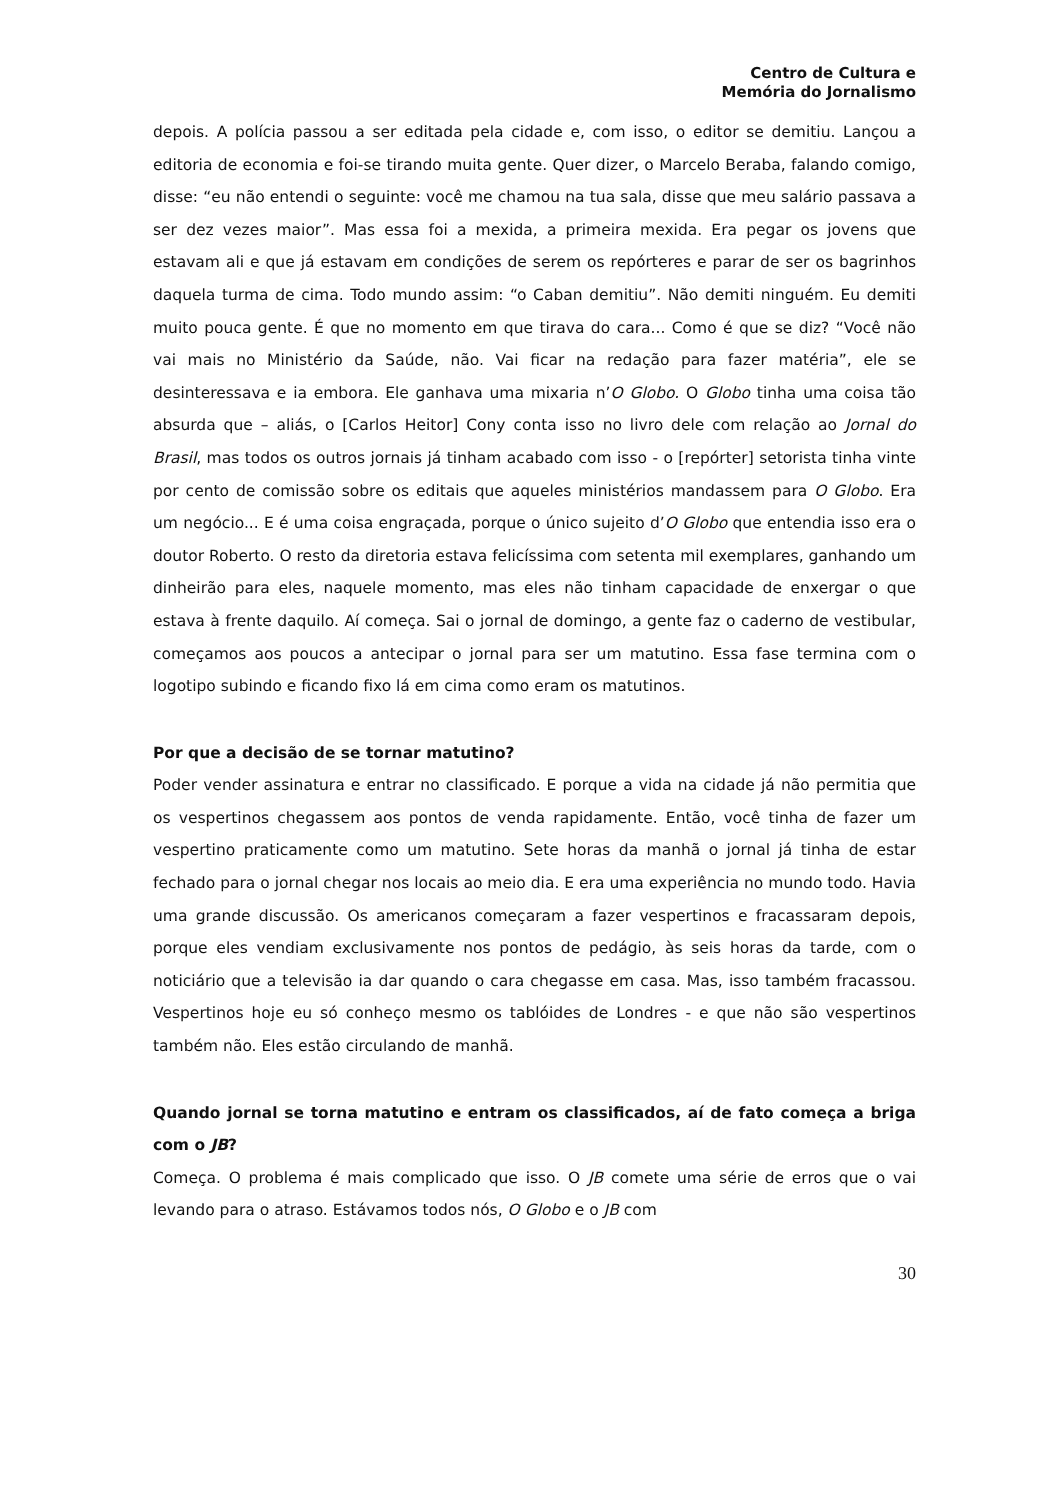Centro de Cultura e
Memória do Jornalismo
depois. A polícia passou a ser editada pela cidade e, com isso, o editor se demitiu. Lançou a editoria de economia e foi-se tirando muita gente. Quer dizer, o Marcelo Beraba, falando comigo, disse: “eu não entendi o seguinte: você me chamou na tua sala, disse que meu salário passava a ser dez vezes maior”. Mas essa foi a mexida, a primeira mexida. Era pegar os jovens que estavam ali e que já estavam em condições de serem os repórteres e parar de ser os bagrinhos daquela turma de cima. Todo mundo assim: “o Caban demitiu”. Não demiti ninguém. Eu demiti muito pouca gente. É que no momento em que tirava do cara... Como é que se diz? “Você não vai mais no Ministério da Saúde, não. Vai ficar na redação para fazer matéria”, ele se desinteressava e ia embora. Ele ganhava uma mixaria n’O Globo. O Globo tinha uma coisa tão absurda que – aliás, o [Carlos Heitor] Cony conta isso no livro dele com relação ao Jornal do Brasil, mas todos os outros jornais já tinham acabado com isso - o [repórter] setorista tinha vinte por cento de comissão sobre os editais que aqueles ministérios mandassem para O Globo. Era um negócio... E é uma coisa engraçada, porque o único sujeito d’O Globo que entendia isso era o doutor Roberto. O resto da diretoria estava felicíssima com setenta mil exemplares, ganhando um dinheirão para eles, naquele momento, mas eles não tinham capacidade de enxergar o que estava à frente daquilo. Aí começa. Sai o jornal de domingo, a gente faz o caderno de vestibular, começamos aos poucos a antecipar o jornal para ser um matutino. Essa fase termina com o logotipo subindo e ficando fixo lá em cima como eram os matutinos.
Por que a decisão de se tornar matutino?
Poder vender assinatura e entrar no classificado. E porque a vida na cidade já não permitia que os vespertinos chegassem aos pontos de venda rapidamente. Então, você tinha de fazer um vespertino praticamente como um matutino. Sete horas da manhã o jornal já tinha de estar fechado para o jornal chegar nos locais ao meio dia. E era uma experiência no mundo todo. Havia uma grande discussão. Os americanos começaram a fazer vespertinos e fracassaram depois, porque eles vendiam exclusivamente nos pontos de pedágio, às seis horas da tarde, com o noticiário que a televisão ia dar quando o cara chegasse em casa. Mas, isso também fracassou. Vespertinos hoje eu só conheço mesmo os tablóides de Londres - e que não são vespertinos também não. Eles estão circulando de manhã.
Quando jornal se torna matutino e entram os classificados, aí de fato começa a briga com o JB?
Começa. O problema é mais complicado que isso. O JB comete uma série de erros que o vai levando para o atraso. Estávamos todos nós, O Globo e o JB com
30